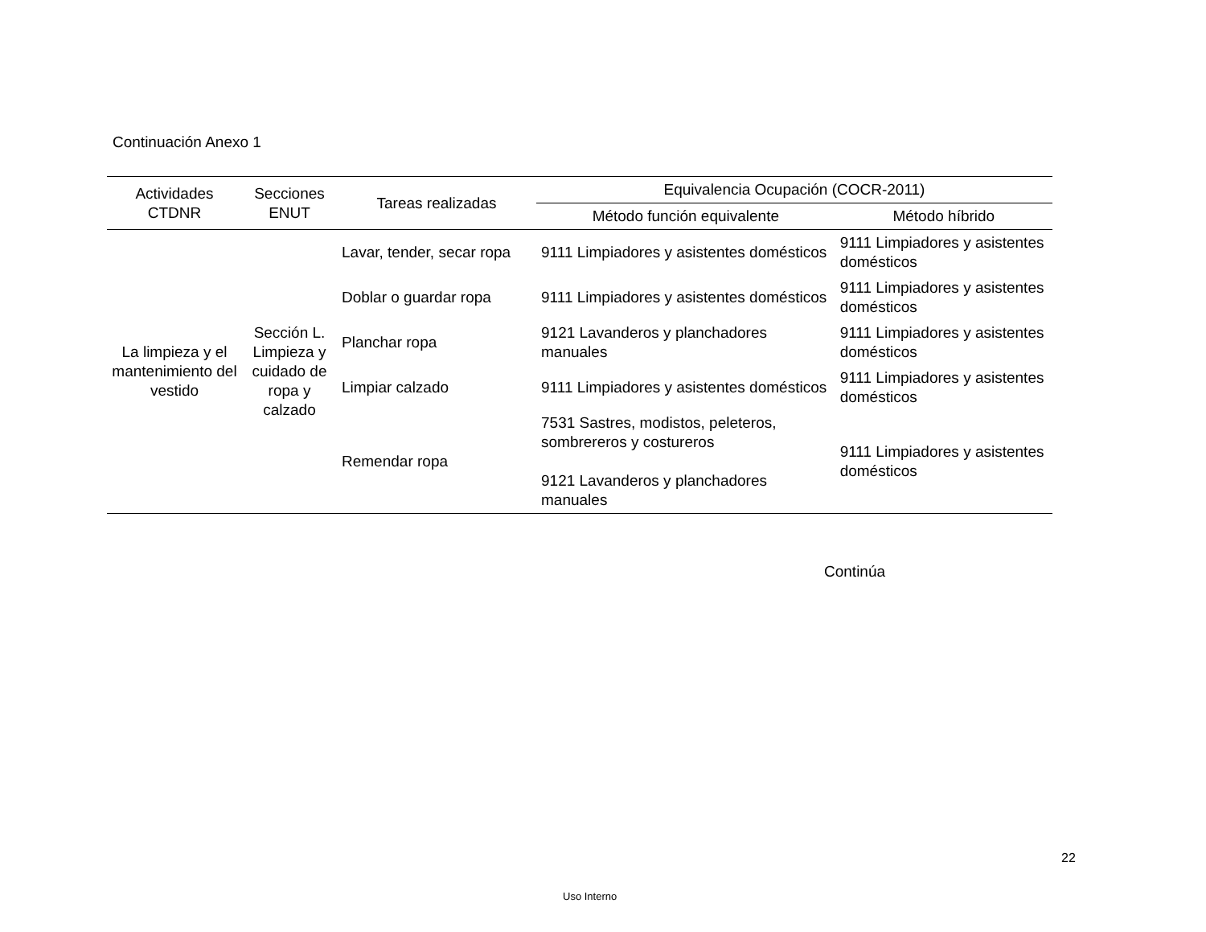Continuación Anexo 1
| Actividades CTDNR | Secciones ENUT | Tareas realizadas | Equivalencia Ocupación (COCR-2011) | |
| --- | --- | --- | --- | --- |
| | | | Método función equivalente | Método híbrido |
| La limpieza y el mantenimiento del vestido | Sección L. Limpieza y cuidado de ropa y calzado | Lavar, tender, secar ropa | 9111 Limpiadores y asistentes domésticos | 9111 Limpiadores y asistentes domésticos |
| | | Doblar o guardar ropa | 9111 Limpiadores y asistentes domésticos | 9111 Limpiadores y asistentes domésticos |
| | | Planchar ropa | 9121 Lavanderos y planchadores manuales | 9111 Limpiadores y asistentes domésticos |
| | | Limpiar calzado | 9111 Limpiadores y asistentes domésticos | 9111 Limpiadores y asistentes domésticos |
| | | Remendar ropa | 7531 Sastres, modistos, peleteros, sombrereros y costureros 9121 Lavanderos y planchadores manuales | 9111 Limpiadores y asistentes domésticos |
Continúa
22
Uso Interno